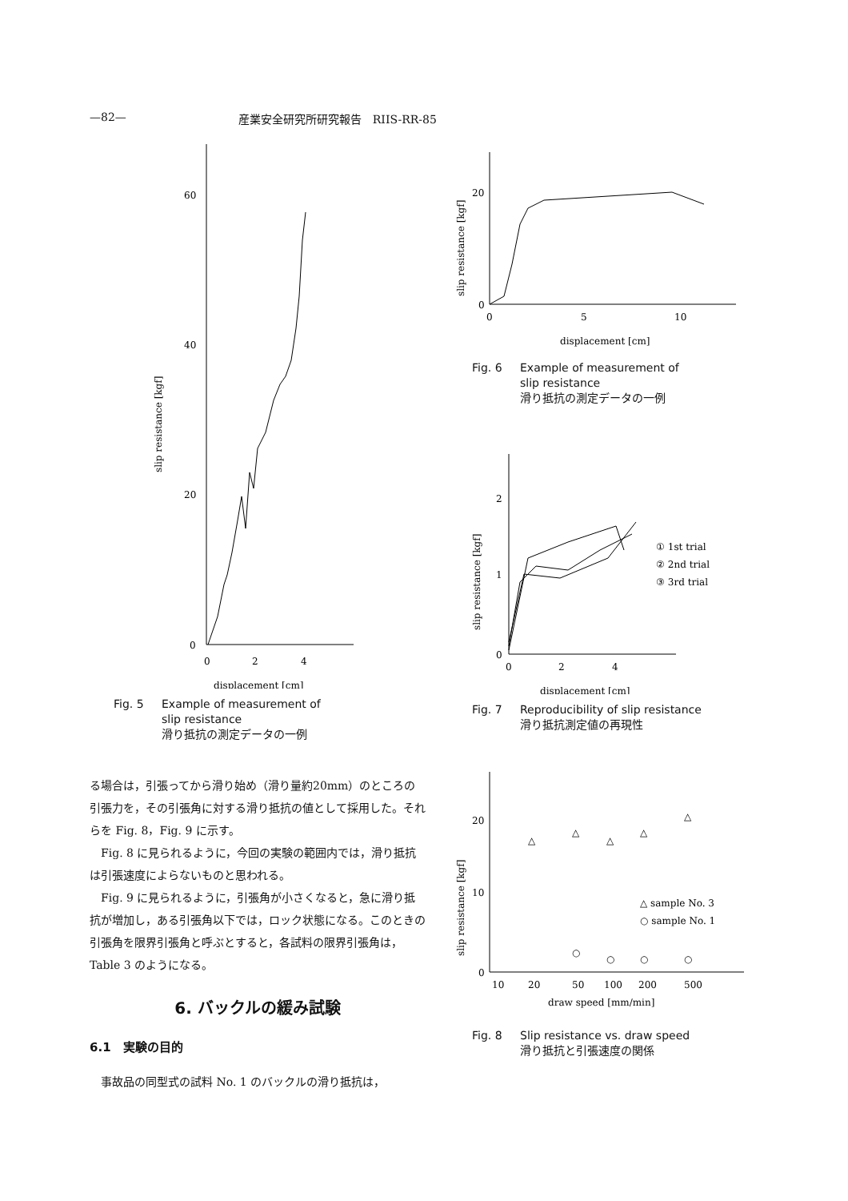—82— 産業安全研究所研究報告　RIIS-RR-85
60
40
20
0
0
2
4
displacement [cm]
slip resistance [kgf]
Fig. 5 Example of measurement of
slip resistance
滑り抵抗の測定データの一例
る場合は，引張ってから滑り始め（滑り量約20mm）のところの引張力を，その引張角に対する滑り抵抗の値として採用した。それらを Fig. 8，Fig. 9 に示す。
　Fig. 8 に見られるように，今回の実験の範囲内では，滑り抵抗は引張速度によらないものと思われる。
　Fig. 9 に見られるように，引張角が小さくなると，急に滑り抵抗が増加し，ある引張角以下では，ロック状態になる。このときの引張角を限界引張角と呼ぶとすると，各試料の限界引張角は，Table 3 のようになる。
6. バックルの緩み試験
6.1　実験の目的
　事故品の同型式の試料 No. 1 のバックルの滑り抵抗は，
20
0
0
5
10
displacement [cm]
slip resistance [kgf]
Fig. 6 Example of measurement of
slip resistance
滑り抵抗の測定データの一例
2
1
0
0
2
4
displacement [cm]
slip resistance [kgf]
① 1st trial
② 2nd trial
③ 3rd trial
Fig. 7 Reproducibility of slip resistance
滑り抵抗測定値の再現性
20
10
0
10
20
50
100
200
500
draw speed [mm/min]
slip resistance [kgf]
△
△
△
△
△
○
○
○
○
△ sample No. 3
○ sample No. 1
Fig. 8 Slip resistance vs. draw speed
滑り抵抗と引張速度の関係